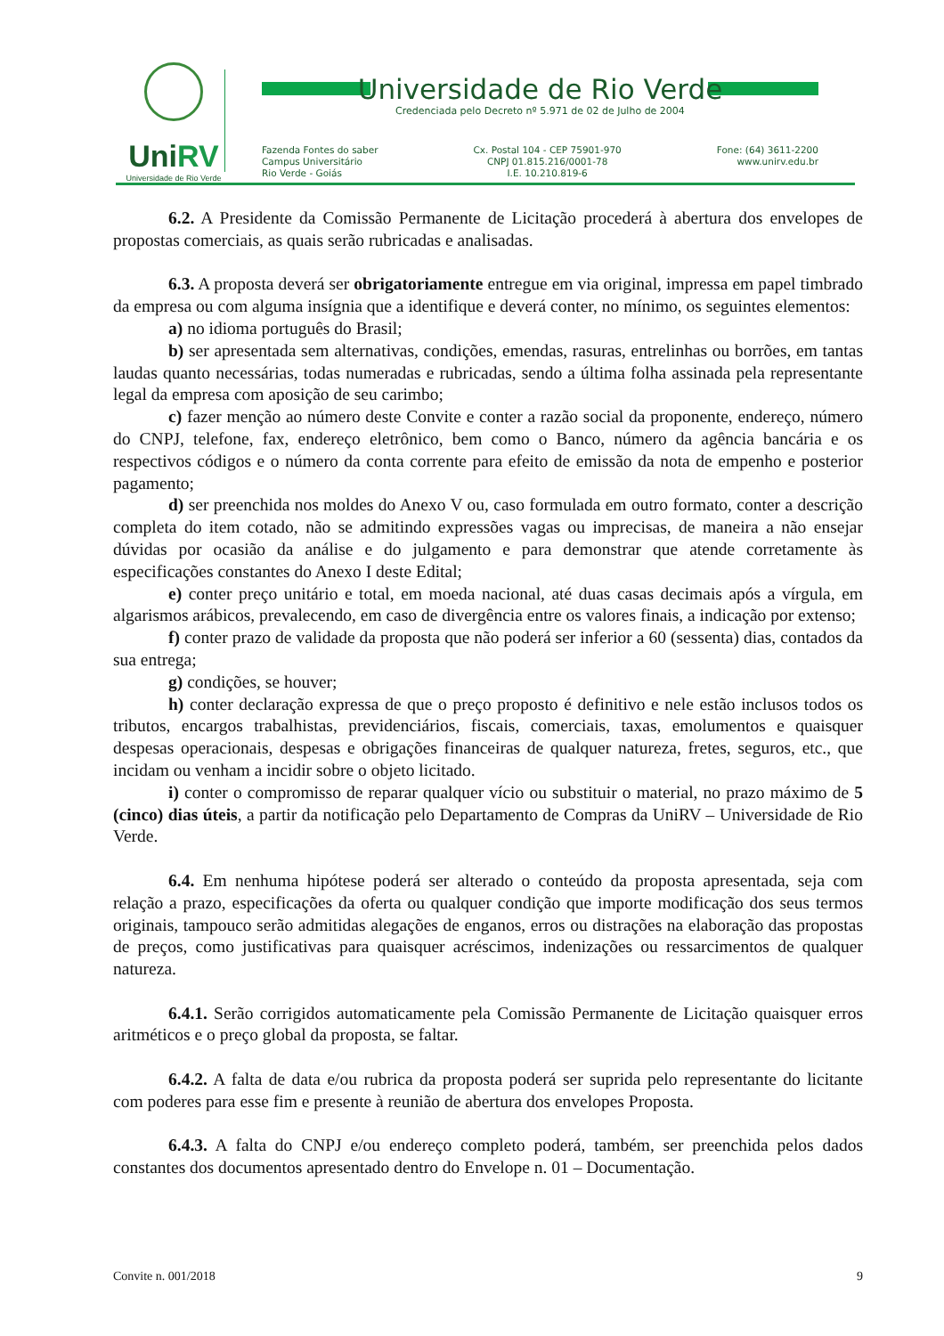UniRV
Universidade de Rio Verde
Universidade de Rio Verde
Credenciada pelo Decreto nº 5.971 de 02 de Julho de 2004
Fazenda Fontes do saber
Campus Universitário
Rio Verde - Goiás
Cx. Postal 104 - CEP 75901-970
CNPJ 01.815.216/0001-78
I.E. 10.210.819-6
Fone: (64) 3611-2200
www.unirv.edu.br
6.2. A Presidente da Comissão Permanente de Licitação procederá à abertura dos envelopes de propostas comerciais, as quais serão rubricadas e analisadas.
6.3. A proposta deverá ser obrigatoriamente entregue em via original, impressa em papel timbrado da empresa ou com alguma insígnia que a identifique e deverá conter, no mínimo, os seguintes elementos:
a) no idioma português do Brasil;
b) ser apresentada sem alternativas, condições, emendas, rasuras, entrelinhas ou borrões, em tantas laudas quanto necessárias, todas numeradas e rubricadas, sendo a última folha assinada pela representante legal da empresa com aposição de seu carimbo;
c) fazer menção ao número deste Convite e conter a razão social da proponente, endereço, número do CNPJ, telefone, fax, endereço eletrônico, bem como o Banco, número da agência bancária e os respectivos códigos e o número da conta corrente para efeito de emissão da nota de empenho e posterior pagamento;
d) ser preenchida nos moldes do Anexo V ou, caso formulada em outro formato, conter a descrição completa do item cotado, não se admitindo expressões vagas ou imprecisas, de maneira a não ensejar dúvidas por ocasião da análise e do julgamento e para demonstrar que atende corretamente às especificações constantes do Anexo I deste Edital;
e) conter preço unitário e total, em moeda nacional, até duas casas decimais após a vírgula, em algarismos arábicos, prevalecendo, em caso de divergência entre os valores finais, a indicação por extenso;
f) conter prazo de validade da proposta que não poderá ser inferior a 60 (sessenta) dias, contados da sua entrega;
g) condições, se houver;
h) conter declaração expressa de que o preço proposto é definitivo e nele estão inclusos todos os tributos, encargos trabalhistas, previdenciários, fiscais, comerciais, taxas, emolumentos e quaisquer despesas operacionais, despesas e obrigações financeiras de qualquer natureza, fretes, seguros, etc., que incidam ou venham a incidir sobre o objeto licitado.
i) conter o compromisso de reparar qualquer vício ou substituir o material, no prazo máximo de 5 (cinco) dias úteis, a partir da notificação pelo Departamento de Compras da UniRV – Universidade de Rio Verde.
6.4. Em nenhuma hipótese poderá ser alterado o conteúdo da proposta apresentada, seja com relação a prazo, especificações da oferta ou qualquer condição que importe modificação dos seus termos originais, tampouco serão admitidas alegações de enganos, erros ou distrações na elaboração das propostas de preços, como justificativas para quaisquer acréscimos, indenizações ou ressarcimentos de qualquer natureza.
6.4.1. Serão corrigidos automaticamente pela Comissão Permanente de Licitação quaisquer erros aritméticos e o preço global da proposta, se faltar.
6.4.2. A falta de data e/ou rubrica da proposta poderá ser suprida pelo representante do licitante com poderes para esse fim e presente à reunião de abertura dos envelopes Proposta.
6.4.3. A falta do CNPJ e/ou endereço completo poderá, também, ser preenchida pelos dados constantes dos documentos apresentado dentro do Envelope n. 01 – Documentação.
Convite n. 001/2018 9